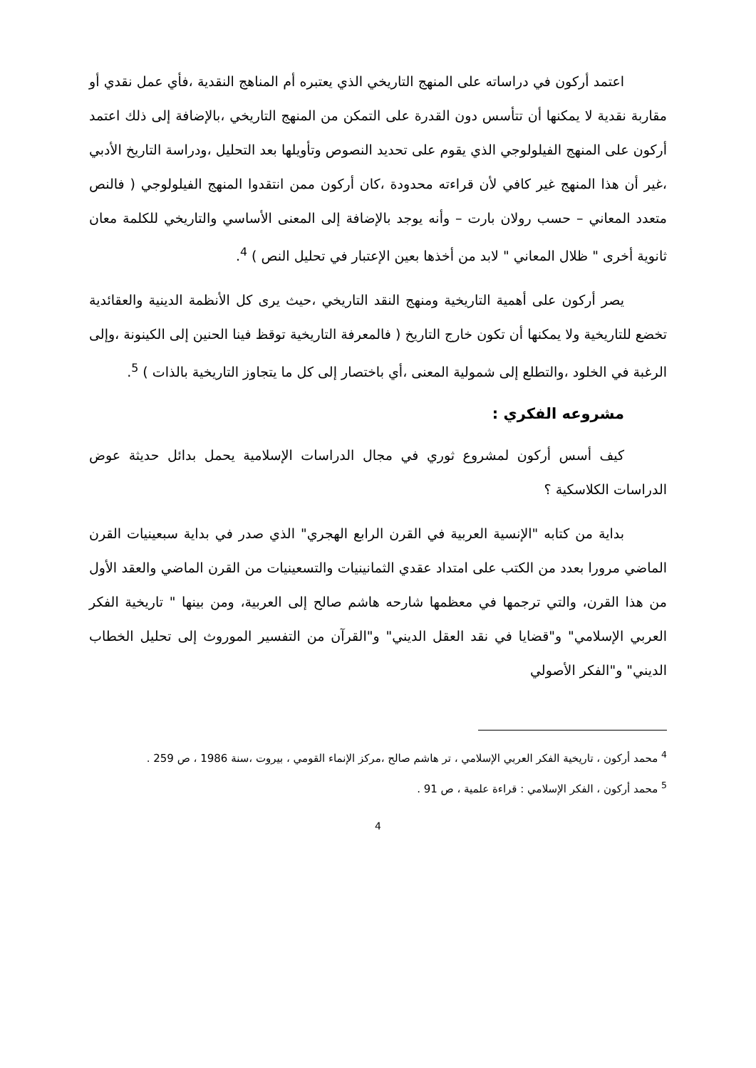اعتمد أركون في دراساته على المنهج التاريخي الذي يعتبره أم المناهج النقدية ،فأي عمل نقدي أو مقاربة نقدية لا يمكنها أن تتأسس دون القدرة على التمكن من المنهج التاريخي ،بالإضافة إلى ذلك اعتمد أركون على المنهج الفيلولوجي الذي يقوم على تحديد النصوص وتأويلها بعد التحليل ،ودراسة التاريخ الأدبي ،غير أن هذا المنهج غير كافي لأن قراءته محدودة ،كان أركون ممن انتقدوا المنهج الفيلولوجي ( فالنص متعدد المعاني – حسب رولان بارت – وأنه يوجد بالإضافة إلى المعنى الأساسي والتاريخي للكلمة معان ثانوية أخرى " ظلال المعاني " لابد من أخذها بعين الإعتبار في تحليل النص ) <sup>4</sup>.
يصر أركون على أهمية التاريخية ومنهج النقد التاريخي ،حيث يرى كل الأنظمة الدينية والعقائدية تخضع للتاريخية ولا يمكنها أن تكون خارج التاريخ ( فالمعرفة التاريخية توقظ فينا الحنين إلى الكينونة ،وإلى الرغبة في الخلود ،والتطلع إلى شمولية المعنى ،أي باختصار إلى كل ما يتجاوز التاريخية بالذات ) <sup>5</sup>.
مشروعه الفكري :
كيف أسس أركون لمشروع ثوري في مجال الدراسات الإسلامية يحمل بدائل حديثة عوض الدراسات الكلاسكية ؟
بداية من كتابه "الإنسية العربية في القرن الرابع الهجري" الذي صدر في بداية سبعينيات القرن الماضي مرورا بعدد من الكتب على امتداد عقدي الثمانينيات والتسعينيات من القرن الماضي والعقد الأول من هذا القرن، والتي ترجمها في معظمها شارحه هاشم صالح إلى العربية، ومن بينها " تاريخية الفكر العربي الإسلامي" و"قضايا في نقد العقل الديني" و"القرآن من التفسير الموروث إلى تحليل الخطاب الديني" و"الفكر الأصولي
<sup>4</sup> محمد أركون ، تاريخية الفكر العربي الإسلامي ، تر هاشم صالح ،مركز الإنماء القومي ، بيروت ،سنة 1986 ، ص 259 .
<sup>5</sup> محمد أركون ، الفكر الإسلامي : قراءة علمية ، ص 91 .
4